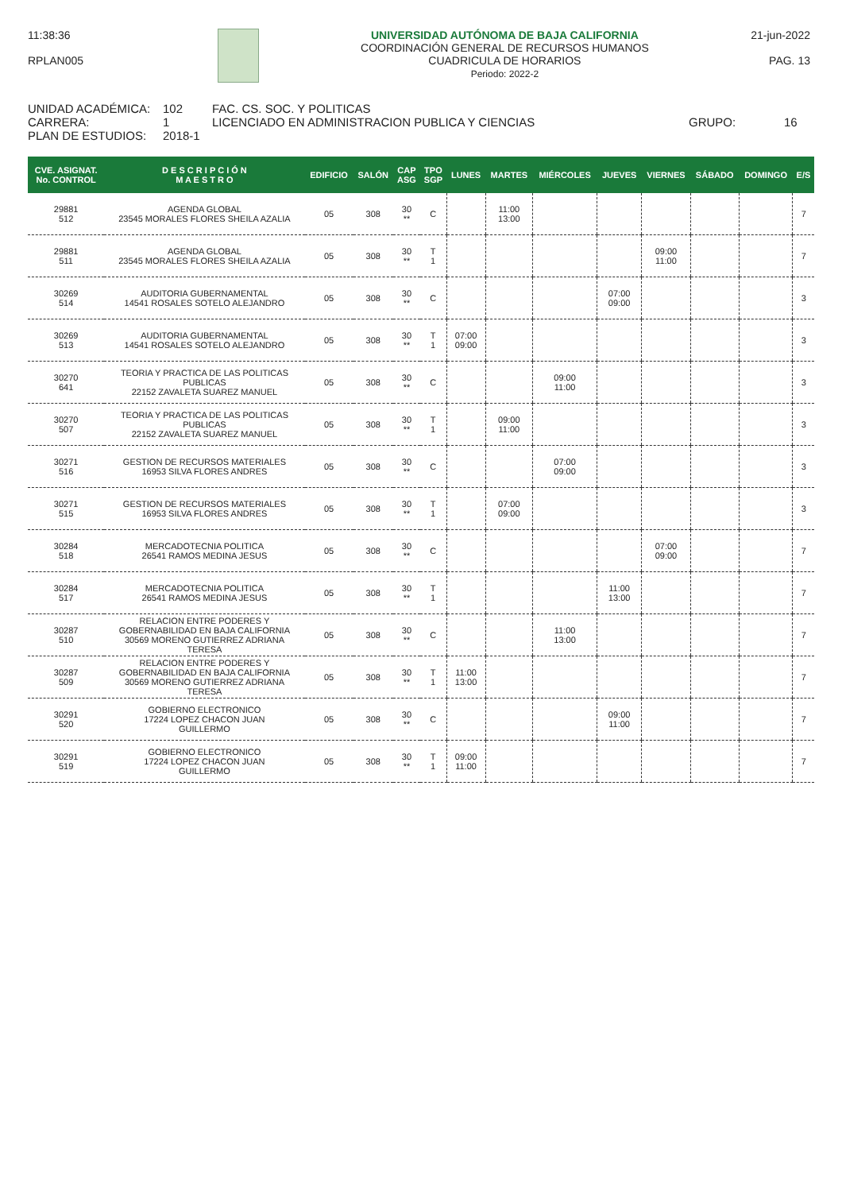11:38:36
RPLAN005
UNIVERSIDAD AUTÓNOMA DE BAJA CALIFORNIA
COORDINACIÓN GENERAL DE RECURSOS HUMANOS
CUADRICULA DE HORARIOS
Periodo: 2022-2
21-jun-2022
PAG. 13
UNIDAD ACADÉMICA: 102 FAC. CS. SOC. Y POLITICAS
CARRERA: 1 LICENCIADO EN ADMINISTRACION PUBLICA Y CIENCIAS GRUPO: 16
PLAN DE ESTUDIOS: 2018-1
| CVE. ASIGNAT. No. CONTROL | D E S C R I P C I Ó N M A E S T R O | EDIFICIO | SALÓN | CAP ASG | TPO SGP | LUNES | MARTES | MIÉRCOLES | JUEVES | VIERNES | SÁBADO | DOMINGO | E/S |
| --- | --- | --- | --- | --- | --- | --- | --- | --- | --- | --- | --- | --- | --- |
| 29881 512 | AGENDA GLOBAL 23545 MORALES FLORES SHEILA AZALIA | 05 | 308 | 30 ** | C | | 11:00 13:00 | | | | | | 7 |
| 29881 511 | AGENDA GLOBAL 23545 MORALES FLORES SHEILA AZALIA | 05 | 308 | 30 ** | T 1 | | | | | 09:00 11:00 | | | 7 |
| 30269 514 | AUDITORIA GUBERNAMENTAL 14541 ROSALES SOTELO ALEJANDRO | 05 | 308 | 30 ** | C | | | | 07:00 09:00 | | | | 3 |
| 30269 513 | AUDITORIA GUBERNAMENTAL 14541 ROSALES SOTELO ALEJANDRO | 05 | 308 | 30 ** | T 1 | 07:00 09:00 | | | | | | | 3 |
| 30270 641 | TEORIA Y PRACTICA DE LAS POLITICAS PUBLICAS 22152 ZAVALETA SUAREZ MANUEL | 05 | 308 | 30 ** | C | | | 09:00 11:00 | | | | | 3 |
| 30270 507 | TEORIA Y PRACTICA DE LAS POLITICAS PUBLICAS 22152 ZAVALETA SUAREZ MANUEL | 05 | 308 | 30 ** | T 1 | | 09:00 11:00 | | | | | | 3 |
| 30271 516 | GESTION DE RECURSOS MATERIALES 16953 SILVA FLORES ANDRES | 05 | 308 | 30 ** | C | | | 07:00 09:00 | | | | | 3 |
| 30271 515 | GESTION DE RECURSOS MATERIALES 16953 SILVA FLORES ANDRES | 05 | 308 | 30 ** | T 1 | | 07:00 09:00 | | | | | | 3 |
| 30284 518 | MERCADOTECNIA POLITICA 26541 RAMOS MEDINA JESUS | 05 | 308 | 30 ** | C | | | | | 07:00 09:00 | | | 7 |
| 30284 517 | MERCADOTECNIA POLITICA 26541 RAMOS MEDINA JESUS | 05 | 308 | 30 ** | T 1 | | | | 11:00 13:00 | | | | 7 |
| 30287 510 | RELACION ENTRE PODERES Y GOBERNABILIDAD EN BAJA CALIFORNIA 30569 MORENO GUTIERREZ ADRIANA TERESA | 05 | 308 | 30 ** | C | | | 11:00 13:00 | | | | | 7 |
| 30287 509 | RELACION ENTRE PODERES Y GOBERNABILIDAD EN BAJA CALIFORNIA 30569 MORENO GUTIERREZ ADRIANA TERESA | 05 | 308 | 30 ** | T 1 | 11:00 13:00 | | | | | | | 7 |
| 30291 520 | GOBIERNO ELECTRONICO 17224 LOPEZ CHACON JUAN GUILLERMO | 05 | 308 | 30 ** | C | | | | 09:00 11:00 | | | | 7 |
| 30291 519 | GOBIERNO ELECTRONICO 17224 LOPEZ CHACON JUAN GUILLERMO | 05 | 308 | 30 ** | T 1 | 09:00 11:00 | | | | | | | 7 |